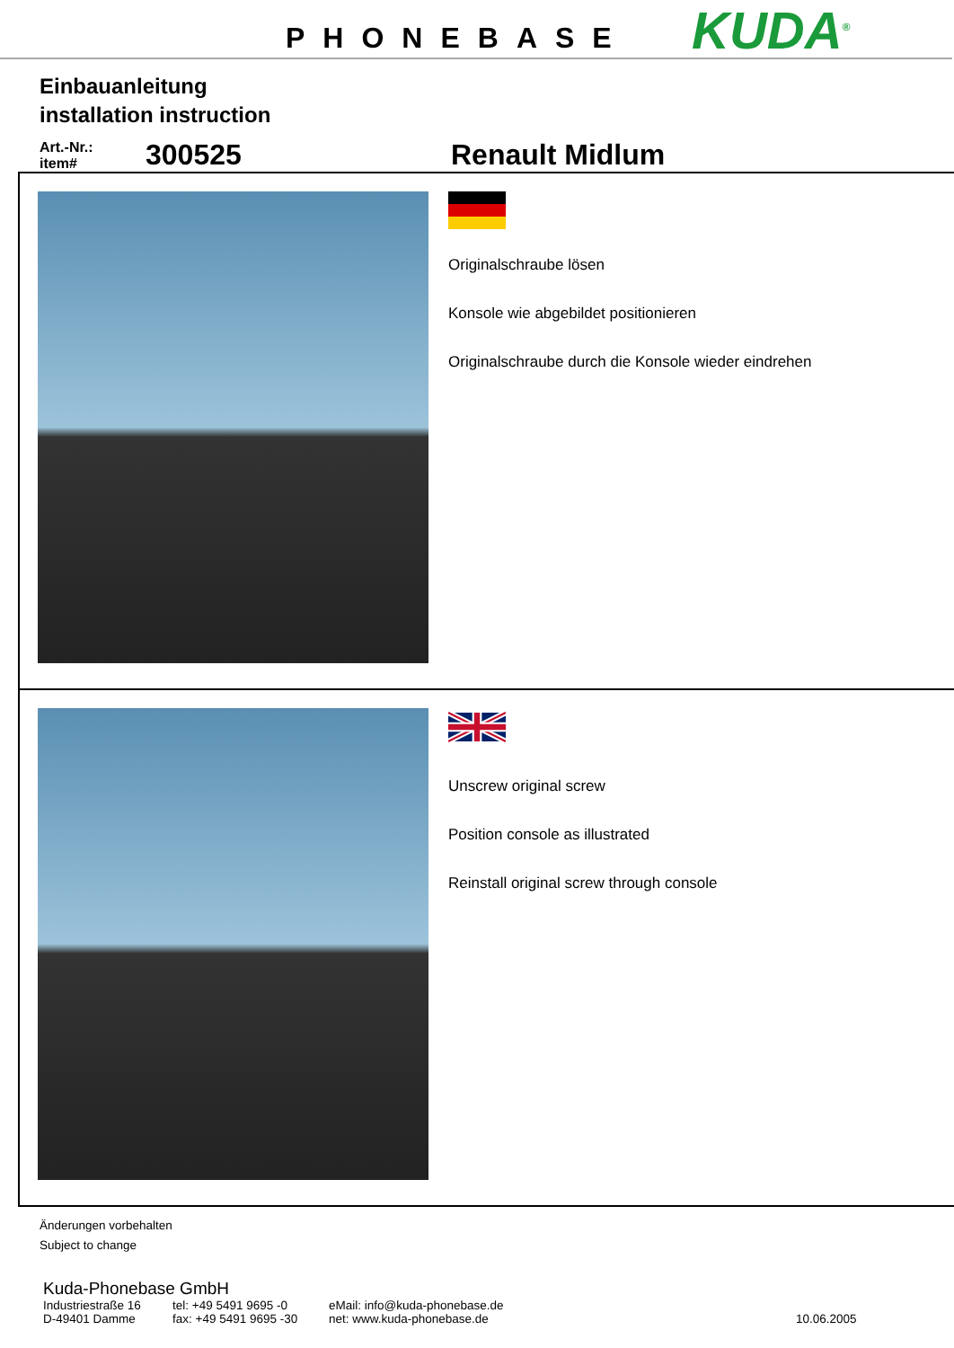PHONEBASE KUDA<sup>®</sup>
Einbauanleitung
installation instruction
Art.-Nr.:
item#
300525
Renault Midlum
Originalschraube lösen
Konsole wie abgebildet positionieren
Originalschraube durch die Konsole wieder eindrehen
Unscrew original screw
Position console as illustrated
Reinstall original screw through console
Änderungen vorbehalten
Subject to change
Kuda-Phonebase GmbH
Industriestraße 16
tel: +49 5491 9695 -0 eMail: info@kuda-phonebase.de
D-49401 Damme fax: +49 5491 9695 -30
net: www.kuda-phonebase.de 10.06.2005